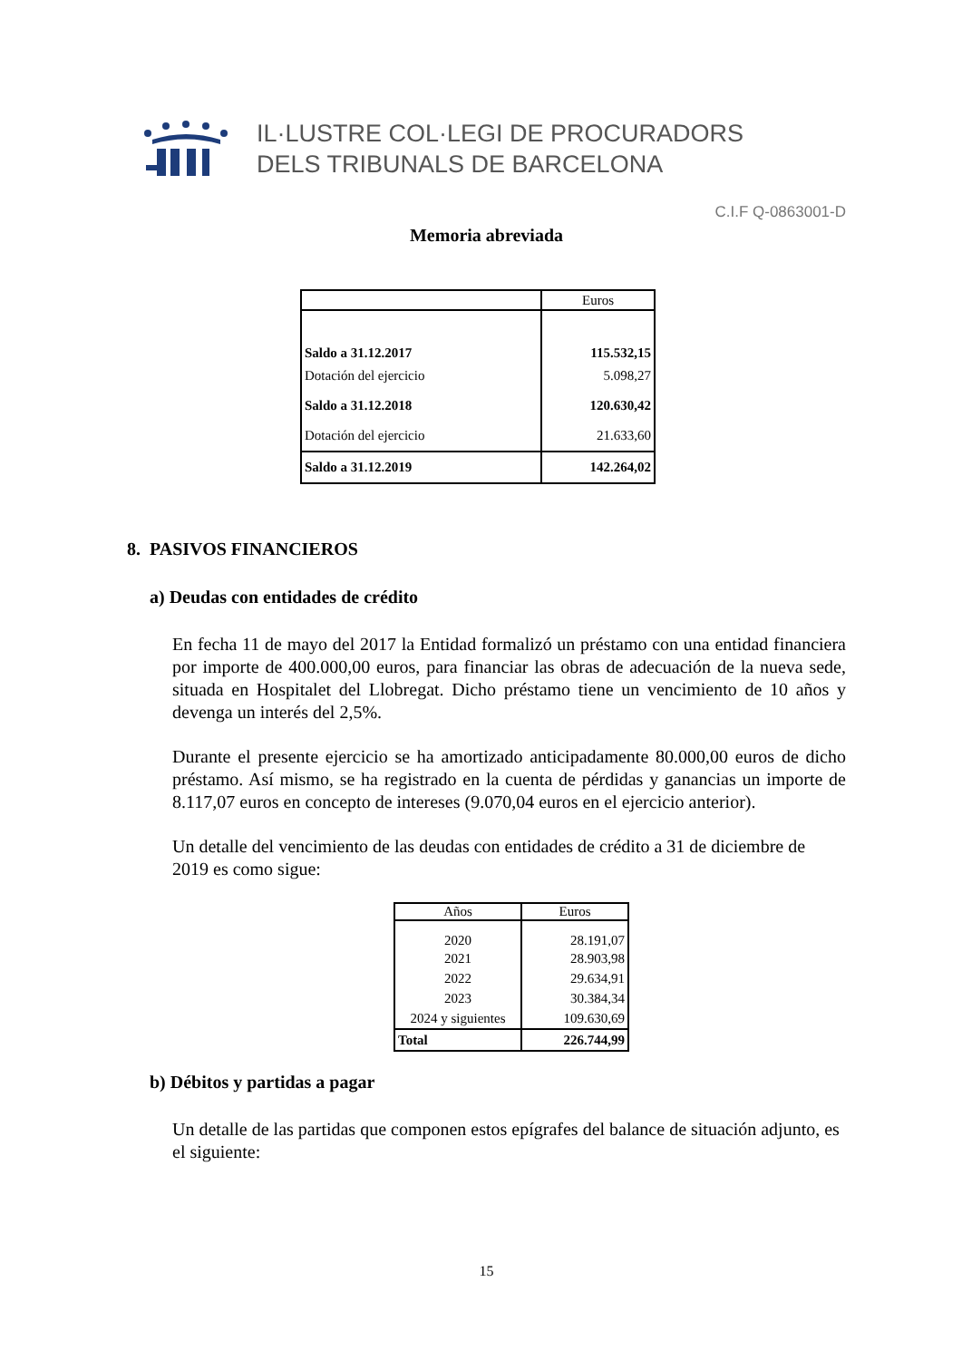IL·LUSTRE COL·LEGI DE PROCURADORS
DELS TRIBUNALS DE BARCELONA
C.I.F Q-0863001-D
Memoria abreviada
| | Euros |
| Saldo a 31.12.2017 | 115.532,15 |
| Dotación del ejercicio | 5.098,27 |
| Saldo a 31.12.2018 | 120.630,42 |
| Dotación del ejercicio | 21.633,60 |
| Saldo a 31.12.2019 | 142.264,02 |
8. PASIVOS FINANCIEROS
a) Deudas con entidades de crédito
En fecha 11 de mayo del 2017 la Entidad formalizó un préstamo con una entidad financiera por importe de 400.000,00 euros, para financiar las obras de adecuación de la nueva sede, situada en Hospitalet del Llobregat. Dicho préstamo tiene un vencimiento de 10 años y devenga un interés del 2,5%.
Durante el presente ejercicio se ha amortizado anticipadamente 80.000,00 euros de dicho préstamo. Así mismo, se ha registrado en la cuenta de pérdidas y ganancias un importe de 8.117,07 euros en concepto de intereses (9.070,04 euros en el ejercicio anterior).
Un detalle del vencimiento de las deudas con entidades de crédito a 31 de diciembre de 2019 es como sigue:
| Años | Euros |
| --- | --- |
| 2020 | 28.191,07 |
| 2021 | 28.903,98 |
| 2022 | 29.634,91 |
| 2023 | 30.384,34 |
| 2024 y siguientes | 109.630,69 |
| Total | 226.744,99 |
b) Débitos y partidas a pagar
Un detalle de las partidas que componen estos epígrafes del balance de situación adjunto, es el siguiente:
15